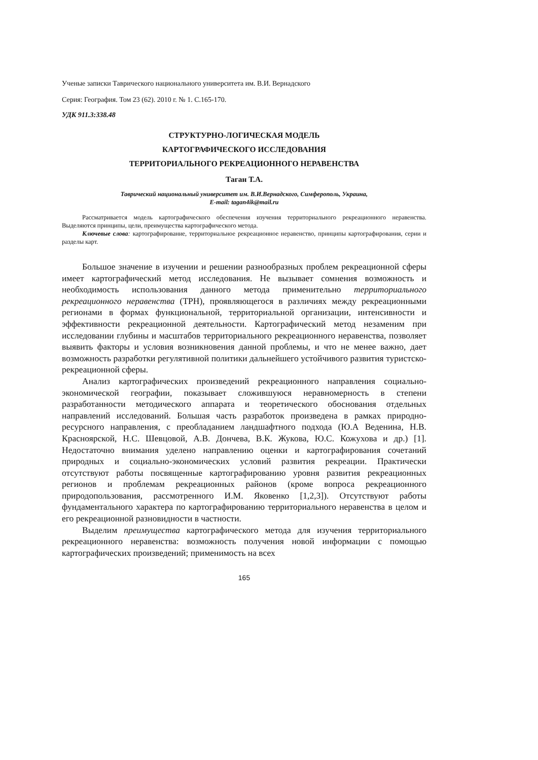Ученые записки Таврического национального университета им. В.И. Вернадского
Серия: География. Том 23 (62). 2010 г. № 1. С.165-170.
УДК 911.3:338.48
СТРУКТУРНО-ЛОГИЧЕСКАЯ МОДЕЛЬ
КАРТОГРАФИЧЕСКОГО ИССЛЕДОВАНИЯ
ТЕРРИТОРИАЛЬНОГО РЕКРЕАЦИОННОГО НЕРАВЕНСТВА
Таган Т.А.
Таврический национальный университет им. В.И.Вернадского, Симферополь, Украина,
E-mail: tagan4ik@mail.ru
Рассматривается модель картографического обеспечения изучения территориального рекреационного неравенства. Выделяются принципы, цели, преимущества картографического метода.
Ключевые слова: картографирование, территориальное рекреационное неравенство, принципы картографирования, серии и разделы карт.
Большое значение в изучении и решении разнообразных проблем рекреационной сферы имеет картографический метод исследования. Не вызывает сомнения возможность и необходимость использования данного метода применительно территориального рекреационного неравенства (ТРН), проявляющегося в различиях между рекреационными регионами в формах функциональной, территориальной организации, интенсивности и эффективности рекреационной деятельности. Картографический метод незаменим при исследовании глубины и масштабов территориального рекреационного неравенства, позволяет выявить факторы и условия возникновения данной проблемы, и что не менее важно, дает возможность разработки регулятивной политики дальнейшего устойчивого развития туристско-рекреационной сферы.
Анализ картографических произведений рекреационного направления социально-экономической географии, показывает сложившуюся неравномерность в степени разработанности методического аппарата и теоретического обоснования отдельных направлений исследований. Большая часть разработок произведена в рамках природно-ресурсного направления, с преобладанием ландшафтного подхода (Ю.А Веденина, Н.В. Красноярской, Н.С. Шевцовой, А.В. Дончева, В.К. Жукова, Ю.С. Кожухова и др.) [1]. Недостаточно внимания уделено направлению оценки и картографирования сочетаний природных и социально-экономических условий развития рекреации. Практически отсутствуют работы посвященные картографированию уровня развития рекреационных регионов и проблемам рекреационных районов (кроме вопроса рекреационного природопользования, рассмотренного И.М. Яковенко [1,2,3]). Отсутствуют работы фундаментального характера по картографированию территориального неравенства в целом и его рекреационной разновидности в частности.
Выделим преимущества картографического метода для изучения территориального рекреационного неравенства: возможность получения новой информации с помощью картографических произведений; применимость на всех
165